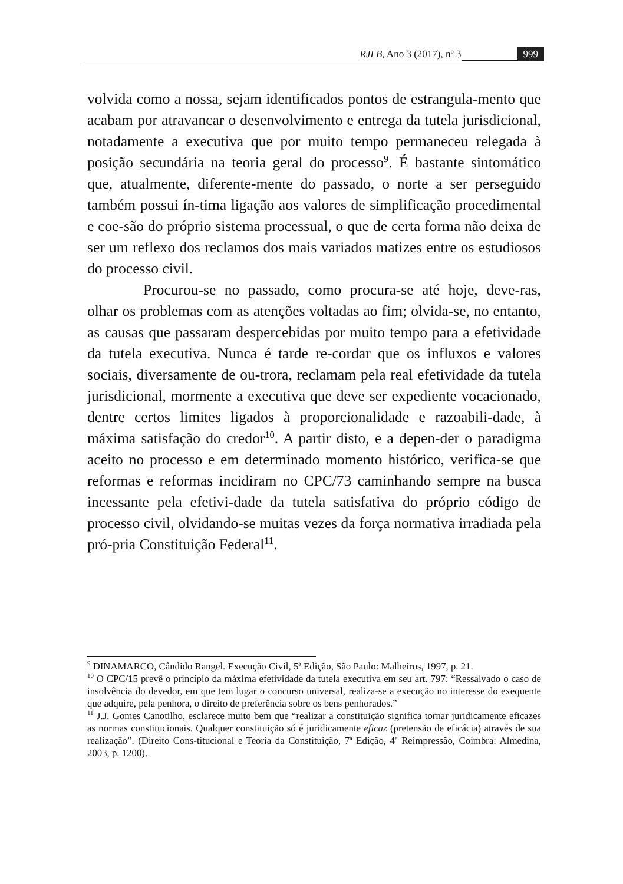RJLB, Ano 3 (2017), nº 3 999
volvida como a nossa, sejam identificados pontos de estrangula-mento que acabam por atravancar o desenvolvimento e entrega da tutela jurisdicional, notadamente a executiva que por muito tempo permaneceu relegada à posição secundária na teoria geral do processo<sup>9</sup>. É bastante sintomático que, atualmente, diferente-mente do passado, o norte a ser perseguido também possui ín-tima ligação aos valores de simplificação procedimental e coe-são do próprio sistema processual, o que de certa forma não deixa de ser um reflexo dos reclamos dos mais variados matizes entre os estudiosos do processo civil.
Procurou-se no passado, como procura-se até hoje, deve-ras, olhar os problemas com as atenções voltadas ao fim; olvida-se, no entanto, as causas que passaram despercebidas por muito tempo para a efetividade da tutela executiva. Nunca é tarde re-cordar que os influxos e valores sociais, diversamente de ou-trora, reclamam pela real efetividade da tutela jurisdicional, mormente a executiva que deve ser expediente vocacionado, dentre certos limites ligados à proporcionalidade e razoabili-dade, à máxima satisfação do credor<sup>10</sup>. A partir disto, e a depen-der o paradigma aceito no processo e em determinado momento histórico, verifica-se que reformas e reformas incidiram no CPC/73 caminhando sempre na busca incessante pela efetivi-dade da tutela satisfativa do próprio código de processo civil, olvidando-se muitas vezes da força normativa irradiada pela pró-pria Constituição Federal<sup>11</sup>.
<sup>9</sup> DINAMARCO, Cândido Rangel. Execução Civil, 5ª Edição, São Paulo: Malheiros, 1997, p. 21.
<sup>10</sup> O CPC/15 prevê o princípio da máxima efetividade da tutela executiva em seu art. 797: “Ressalvado o caso de insolvência do devedor, em que tem lugar o concurso universal, realiza-se a execução no interesse do exequente que adquire, pela penhora, o direito de preferência sobre os bens penhorados.”
<sup>11</sup> J.J. Gomes Canotilho, esclarece muito bem que “realizar a constituição significa tornar juridicamente eficazes as normas constitucionais. Qualquer constituição só é juridicamente eficaz (pretensão de eficácia) através de sua realização”. (Direito Cons-titucional e Teoria da Constituição, 7ª Edição, 4ª Reimpressão, Coimbra: Almedina, 2003, p. 1200).